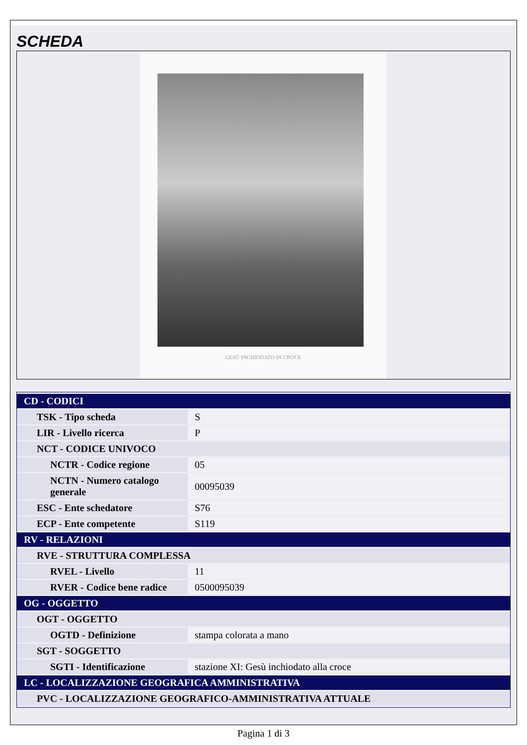SCHEDA
GESÙ INCHIODATO IN CROCE
| CD - CODICI | |
| TSK - Tipo scheda | S |
| LIR - Livello ricerca | P |
| NCT - CODICE UNIVOCO | |
| NCTR - Codice regione | 05 |
| NCTN - Numero catalogo generale | 00095039 |
| ESC - Ente schedatore | S76 |
| ECP - Ente competente | S119 |
| RV - RELAZIONI | |
| RVE - STRUTTURA COMPLESSA | |
| RVEL - Livello | 11 |
| RVER - Codice bene radice | 0500095039 |
| OG - OGGETTO | |
| OGT - OGGETTO | |
| OGTD - Definizione | stampa colorata a mano |
| SGT - SOGGETTO | |
| SGTI - Identificazione | stazione XI: Gesù inchiodato alla croce |
| LC - LOCALIZZAZIONE GEOGRAFICA AMMINISTRATIVA | |
| PVC - LOCALIZZAZIONE GEOGRAFICO-AMMINISTRATIVA ATTUALE | |
Pagina 1 di 3